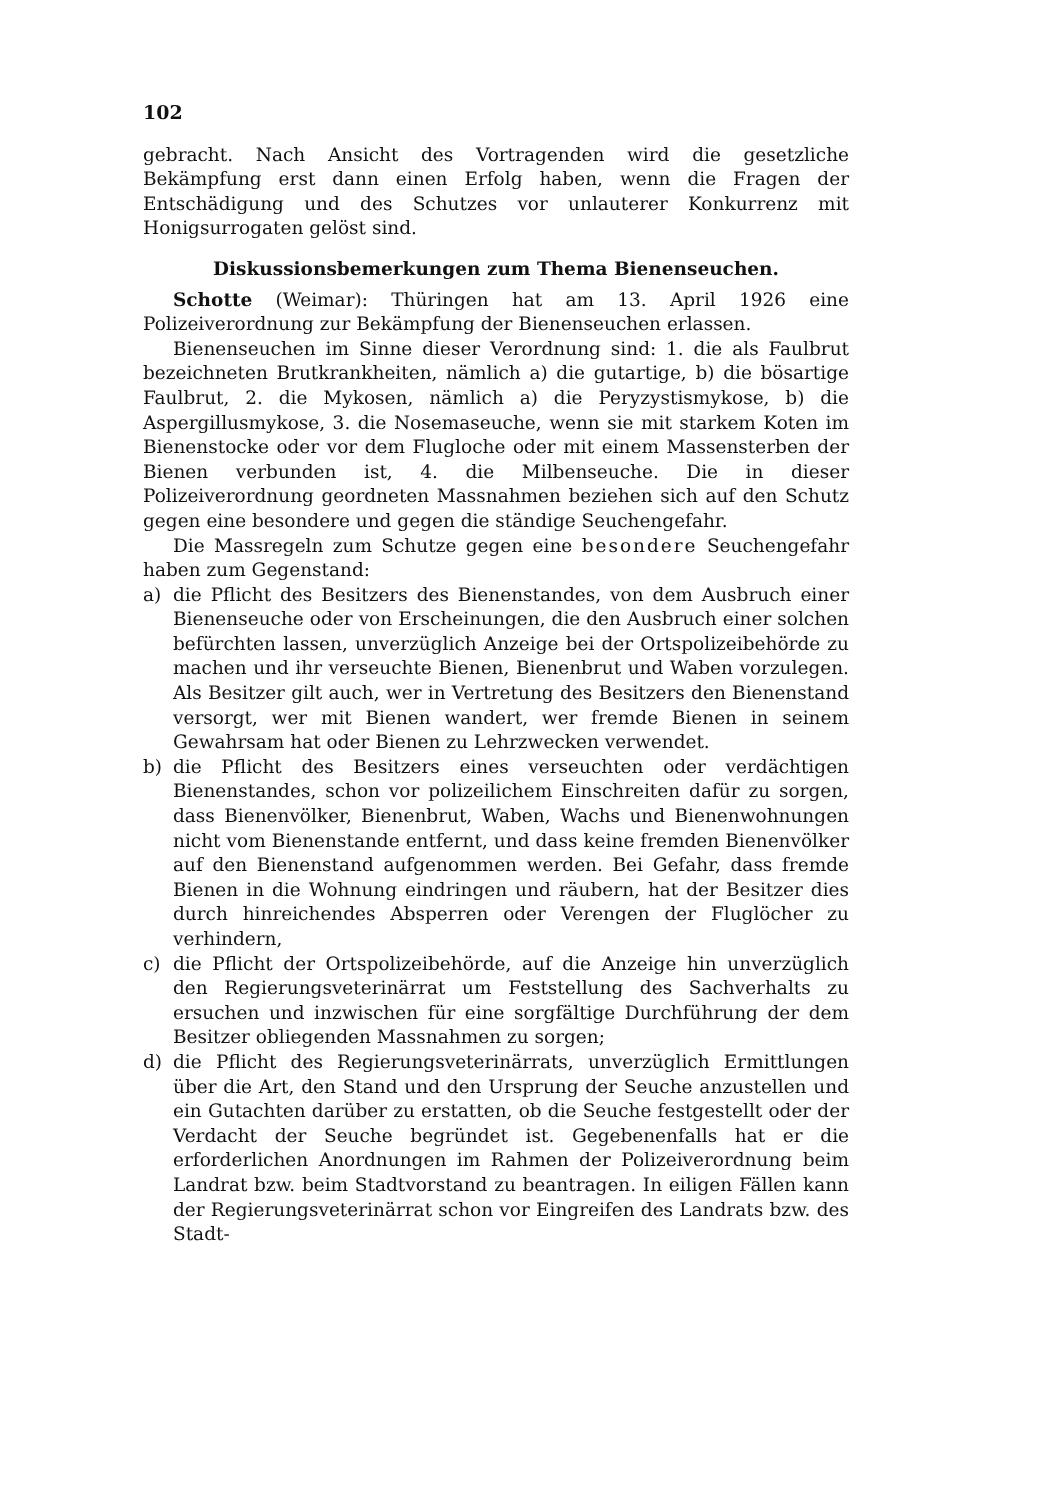102
gebracht. Nach Ansicht des Vortragenden wird die gesetzliche Bekämpfung erst dann einen Erfolg haben, wenn die Fragen der Entschädigung und des Schutzes vor unlauterer Konkurrenz mit Honigsurrogaten gelöst sind.
Diskussionsbemerkungen zum Thema Bienenseuchen.
Schotte (Weimar): Thüringen hat am 13. April 1926 eine Polizeiverordnung zur Bekämpfung der Bienenseuchen erlassen.
Bienenseuchen im Sinne dieser Verordnung sind: 1. die als Faulbrut bezeichneten Brutkrankheiten, nämlich a) die gutartige, b) die bösartige Faulbrut, 2. die Mykosen, nämlich a) die Peryzystismykose, b) die Aspergillusmykose, 3. die Nosemaseuche, wenn sie mit starkem Koten im Bienenstocke oder vor dem Flugloche oder mit einem Massensterben der Bienen verbunden ist, 4. die Milbenseuche. Die in dieser Polizeiverordnung geordneten Massnahmen beziehen sich auf den Schutz gegen eine besondere und gegen die ständige Seuchengefahr.
Die Massregeln zum Schutze gegen eine besondere Seuchengefahr haben zum Gegenstand:
a) die Pflicht des Besitzers des Bienenstandes, von dem Ausbruch einer Bienenseuche oder von Erscheinungen, die den Ausbruch einer solchen befürchten lassen, unverzüglich Anzeige bei der Ortspolizeibehörde zu machen und ihr verseuchte Bienen, Bienenbrut und Waben vorzulegen. Als Besitzer gilt auch, wer in Vertretung des Besitzers den Bienenstand versorgt, wer mit Bienen wandert, wer fremde Bienen in seinem Gewahrsam hat oder Bienen zu Lehrzwecken verwendet.
b) die Pflicht des Besitzers eines verseuchten oder verdächtigen Bienenstandes, schon vor polizeilichem Einschreiten dafür zu sorgen, dass Bienenvölker, Bienenbrut, Waben, Wachs und Bienenwohnungen nicht vom Bienenstande entfernt, und dass keine fremden Bienenvölker auf den Bienenstand aufgenommen werden. Bei Gefahr, dass fremde Bienen in die Wohnung eindringen und räubern, hat der Besitzer dies durch hinreichendes Absperren oder Verengen der Fluglöcher zu verhindern,
c) die Pflicht der Ortspolizeibehörde, auf die Anzeige hin unverzüglich den Regierungsveterinärrat um Feststellung des Sachverhalts zu ersuchen und inzwischen für eine sorgfältige Durchführung der dem Besitzer obliegenden Massnahmen zu sorgen;
d) die Pflicht des Regierungsveterinärrats, unverzüglich Ermittlungen über die Art, den Stand und den Ursprung der Seuche anzustellen und ein Gutachten darüber zu erstatten, ob die Seuche festgestellt oder der Verdacht der Seuche begründet ist. Gegebenenfalls hat er die erforderlichen Anordnungen im Rahmen der Polizeiverordnung beim Landrat bzw. beim Stadtvorstand zu beantragen. In eiligen Fällen kann der Regierungsveterinärrat schon vor Eingreifen des Landrats bzw. des Stadt-